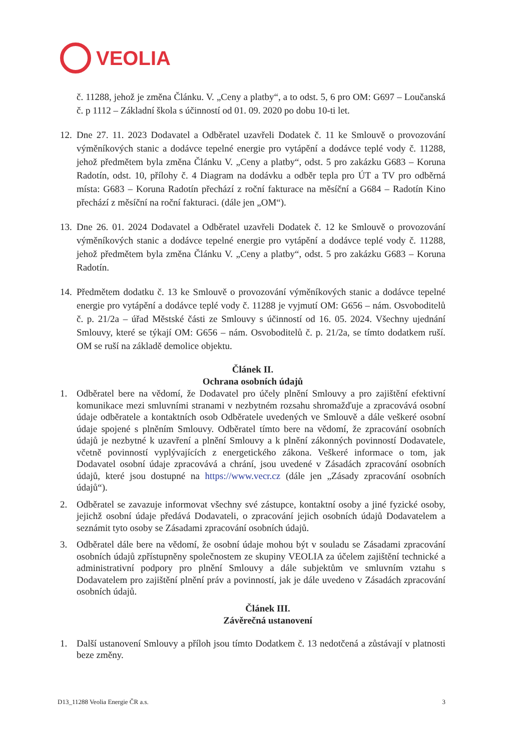VEOLIA
č. 11288, jehož je změna Článku. V. „Ceny a platby“, a to odst. 5, 6 pro OM: G697 – Loučanská č. p 1112 – Základní škola s účinností od 01. 09. 2020 po dobu 10-ti let.
12.
Dne 27. 11. 2023 Dodavatel a Odběratel uzavřeli Dodatek č. 11 ke Smlouvě o provozování výměníkových stanic a dodávce tepelné energie pro vytápění a dodávce teplé vody č. 11288, jehož předmětem byla změna Článku V. „Ceny a platby“, odst. 5 pro zakázku G683 – Koruna Radotín, odst. 10, přílohy č. 4 Diagram na dodávku a odběr tepla pro ÚT a TV pro odběrná místa: G683 – Koruna Radotín přechází z roční fakturace na měsíční a G684 – Radotín Kino přechází z měsíční na roční fakturaci. (dále jen „OM“).
13.
Dne 26. 01. 2024 Dodavatel a Odběratel uzavřeli Dodatek č. 12 ke Smlouvě o provozování výměníkových stanic a dodávce tepelné energie pro vytápění a dodávce teplé vody č. 11288, jehož předmětem byla změna Článku V. „Ceny a platby“, odst. 5 pro zakázku G683 – Koruna Radotín.
14.
Předmětem dodatku č. 13 ke Smlouvě o provozování výměníkových stanic a dodávce tepelné energie pro vytápění a dodávce teplé vody č. 11288 je vyjmutí OM: G656 – nám. Osvoboditelů č. p. 21/2a – úřad Městské části ze Smlouvy s účinností od 16. 05. 2024. Všechny ujednání Smlouvy, které se týkají OM: G656 – nám. Osvoboditelů č. p. 21/2a, se tímto dodatkem ruší. OM se ruší na základě demolice objektu.
Článek II.
Ochrana osobních údajů
1. Odběratel bere na vědomí, že Dodavatel pro účely plnění Smlouvy a pro zajištění efektivní komunikace mezi smluvními stranami v nezbytném rozsahu shromažďuje a zpracovává osobní údaje odběratele a kontaktních osob Odběratele uvedených ve Smlouvě a dále veškeré osobní údaje spojené s plněním Smlouvy. Odběratel tímto bere na vědomí, že zpracování osobních údajů je nezbytné k uzavření a plnění Smlouvy a k plnění zákonných povinností Dodavatele, včetně povinností vyplývajících z energetického zákona. Veškeré informace o tom, jak Dodavatel osobní údaje zpracovává a chrání, jsou uvedené v Zásadách zpracování osobních údajů, které jsou dostupné na https://www.vecr.cz (dále jen „Zásady zpracování osobních údajů“).
2. Odběratel se zavazuje informovat všechny své zástupce, kontaktní osoby a jiné fyzické osoby, jejichž osobní údaje předává Dodavateli, o zpracování jejich osobních údajů Dodavatelem a seznámit tyto osoby se Zásadami zpracování osobních údajů.
3. Odběratel dále bere na vědomí, že osobní údaje mohou být v souladu se Zásadami zpracování osobních údajů zpřístupněny společnostem ze skupiny VEOLIA za účelem zajištění technické a administrativní podpory pro plnění Smlouvy a dále subjektům ve smluvním vztahu s Dodavatelem pro zajištění plnění práv a povinností, jak je dále uvedeno v Zásadách zpracování osobních údajů.
Článek III.
Závěrečná ustanovení
1. Další ustanovení Smlouvy a příloh jsou tímto Dodatkem č. 13 nedotčená a zůstávají v platnosti beze změny.
D13_11288 Veolia Energie ČR a.s. 3